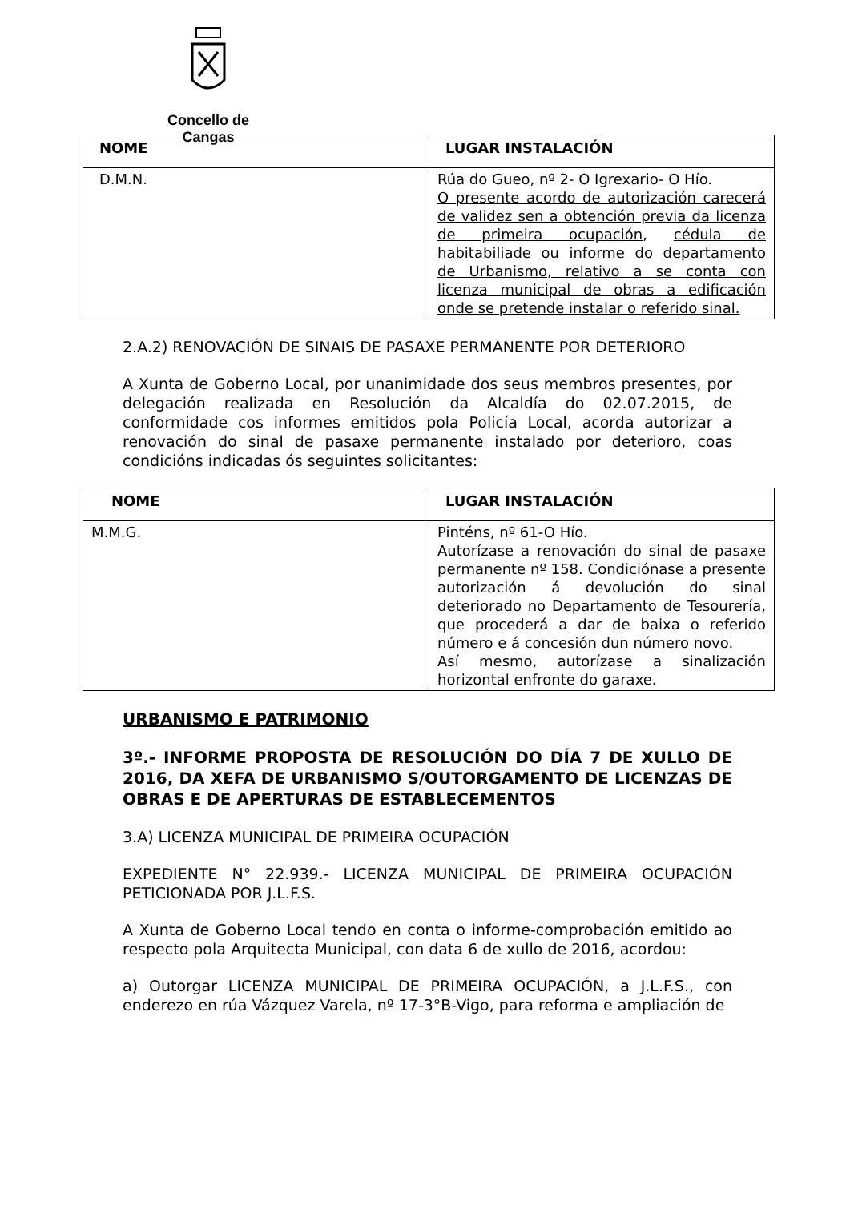Concello de Cangas
| NOME | LUGAR INSTALACIÓN |
| --- | --- |
| D.M.N. | Rúa do Gueo, nº 2- O Igrexario- O Hío. O presente acordo de autorización carecerá de validez sen a obtención previa da licenza de primeira ocupación , cédula de habitabiliade ou informe do departamento de Urbanismo, relativo a se conta con licenza municipal de obras a edificación onde se pretende instalar o referido sinal. |
2.A.2) RENOVACIÓN DE SINAIS DE PASAXE PERMANENTE POR DETERIORO
A Xunta de Goberno Local, por unanimidade dos seus membros presentes, por delegación realizada en Resolución da Alcaldía do 02.07.2015, de conformidade cos informes emitidos pola Policía Local, acorda autorizar a renovación do sinal de pasaxe permanente instalado por deterioro, coas condicións indicadas ós seguintes solicitantes:
| NOME | LUGAR INSTALACIÓN |
| --- | --- |
| M.M.G. | Pinténs, nº 61-O Hío. Autorízase a renovación do sinal de pasaxe permanente nº 158. Condiciónase a presente autorización á devolución do sinal deteriorado no Departamento de Tesourería, que procederá a dar de baixa o referido número e á concesión dun número novo. Así mesmo, autorízase a sinalización horizontal enfronte do garaxe. |
URBANISMO E PATRIMONIO
3º.- INFORME PROPOSTA DE RESOLUCIÓN DO DÍA 7 DE XULLO DE 2016, DA XEFA DE URBANISMO S/OUTORGAMENTO DE LICENZAS DE OBRAS E DE APERTURAS DE ESTABLECEMENTOS
3.A) LICENZA MUNICIPAL DE PRIMEIRA OCUPACIÓN
EXPEDIENTE N° 22.939.- LICENZA MUNICIPAL DE PRIMEIRA OCUPACIÓN PETICIONADA POR J.L.F.S.
A Xunta de Goberno Local tendo en conta o informe-comprobación emitido ao respecto pola Arquitecta Municipal, con data 6 de xullo de 2016, acordou:
a) Outorgar LICENZA MUNICIPAL DE PRIMEIRA OCUPACIÓN, a J.L.F.S., con enderezo en rúa Vázquez Varela, nº 17-3°B-Vigo, para reforma e ampliación de